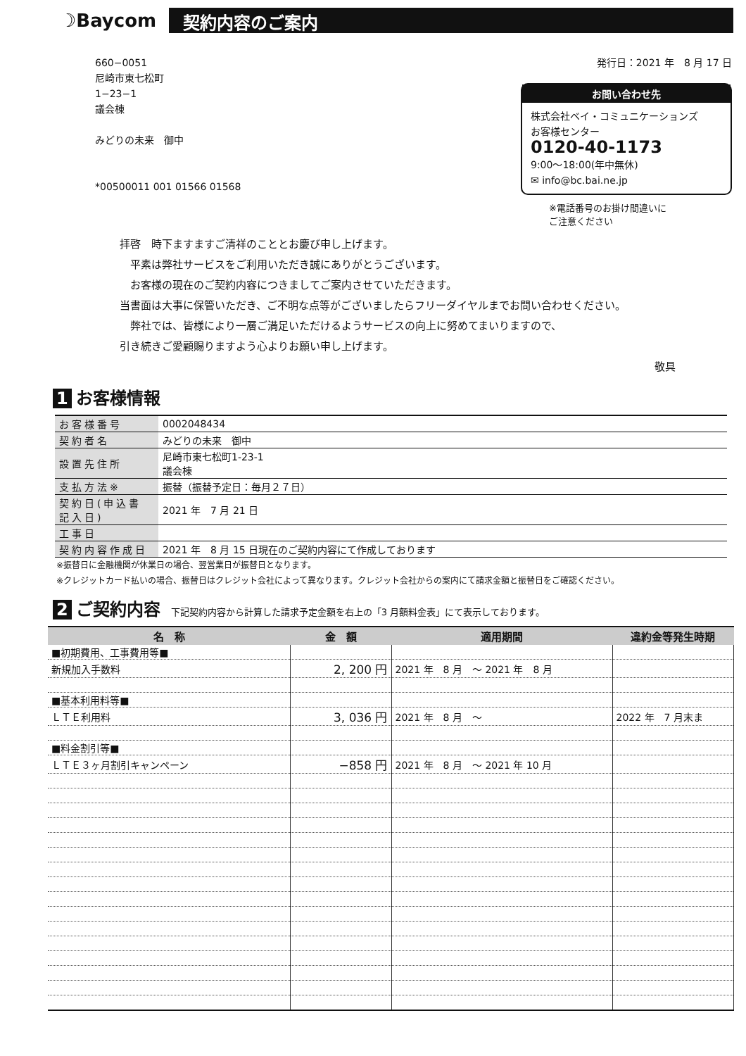☽Baycom
契約内容のご案内
660−0051
尼崎市東七松町
1−23−1
議会棟
みどりの未来　御中
*00500011 001 01566 01568
発行日：2021 年　8 月 17 日
お問い合わせ先
株式会社ベイ・コミュニケーションズ
お客様センター
0120-40-1173
9:00～18:00(年中無休)
✉ info@bc.bai.ne.jp
※電話番号のお掛け間違いに
ご注意ください
拝啓　時下ますますご清祥のこととお慶び申し上げます。
　平素は弊社サービスをご利用いただき誠にありがとうございます。
　お客様の現在のご契約内容につきましてご案内させていただきます。
当書面は大事に保管いただき、ご不明な点等がございましたらフリーダイヤルまでお問い合わせください。
　弊社では、皆様により一層ご満足いただけるようサービスの向上に努めてまいりますので、
引き続きご愛顧賜りますよう心よりお願い申し上げます。
敬具
1 お客様情報
| お客様番号 | 0002048434 |
| 契約者名 | みどりの未来 御中 |
| 設置先住所 | 尼崎市東七松町1-23-1 議会棟 |
| 支払方法※ | 振替（振替予定日：毎月２７日） |
| 契約日(申込書記入日) | 2021 年 7 月 21 日 |
| 工事日 | |
| 契約内容作成日 | 2021 年 8 月 15 日現在のご契約内容にて作成しております |
※振替日に金融機関が休業日の場合、翌営業日が振替日となります。
※クレジットカード払いの場合、振替日はクレジット会社によって異なります。クレジット会社からの案内にて請求金額と振替日をご確認ください。
2 ご契約内容 下記契約内容から計算した請求予定金額を右上の「3 月額料金表」にて表示しております。
| 名 称 | 金 額 | 適用期間 | 違約金等発生時期 |
| --- | --- | --- | --- |
| ■初期費用、工事費用等■ | | | |
| 新規加入手数料 | 2, 200 円 | 2021 年 8 月 ～ 2021 年 8 月 | |
| ■基本利用料等■ | | | |
| ＬＴＥ利用料 | 3, 036 円 | 2021 年 8 月 ～ | 2022 年 7 月末ま |
| ■料金割引等■ | | | |
| ＬＴＥ３ヶ月割引キャンペーン | −858 円 | 2021 年 8 月 ～ 2021 年 10 月 | |